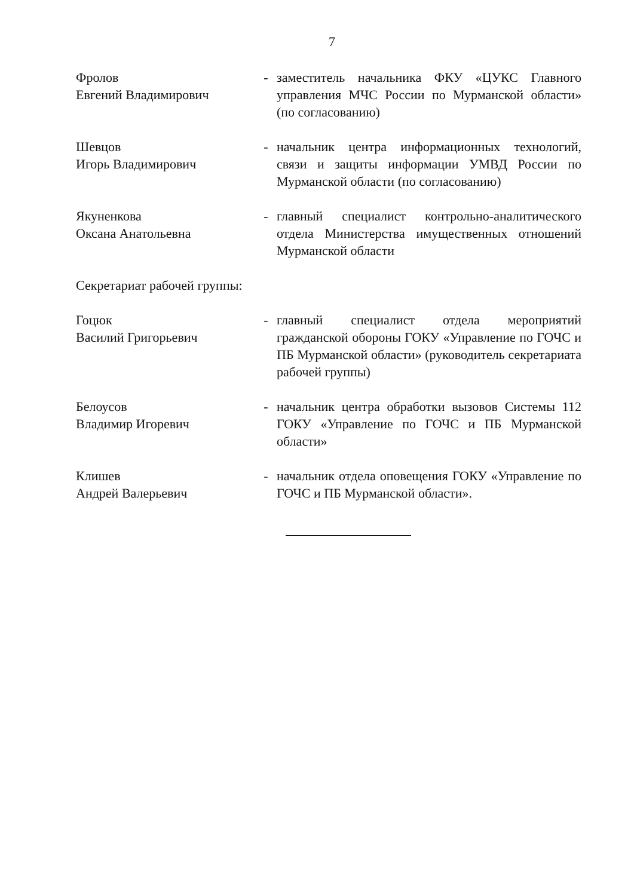7
Фролов
Евгений Владимирович
- заместитель начальника ФКУ «ЦУКС Главного управления МЧС России по Мурманской области» (по согласованию)
Шевцов
Игорь Владимирович
- начальник центра информационных технологий, связи и защиты информации УМВД России по Мурманской области (по согласованию)
Якуненкова
Оксана Анатольевна
- главный специалист контрольно-аналитического отдела Министерства имущественных отношений Мурманской области
Секретариат рабочей группы:
Гоцюк
Василий Григорьевич
- главный специалист отдела мероприятий гражданской обороны ГОКУ «Управление по ГОЧС и ПБ Мурманской области» (руководитель секретариата рабочей группы)
Белоусов
Владимир Игоревич
- начальник центра обработки вызовов Системы 112 ГОКУ «Управление по ГОЧС и ПБ Мурманской области»
Клишев
Андрей Валерьевич
- начальник отдела оповещения ГОКУ «Управление по ГОЧС и ПБ Мурманской области».